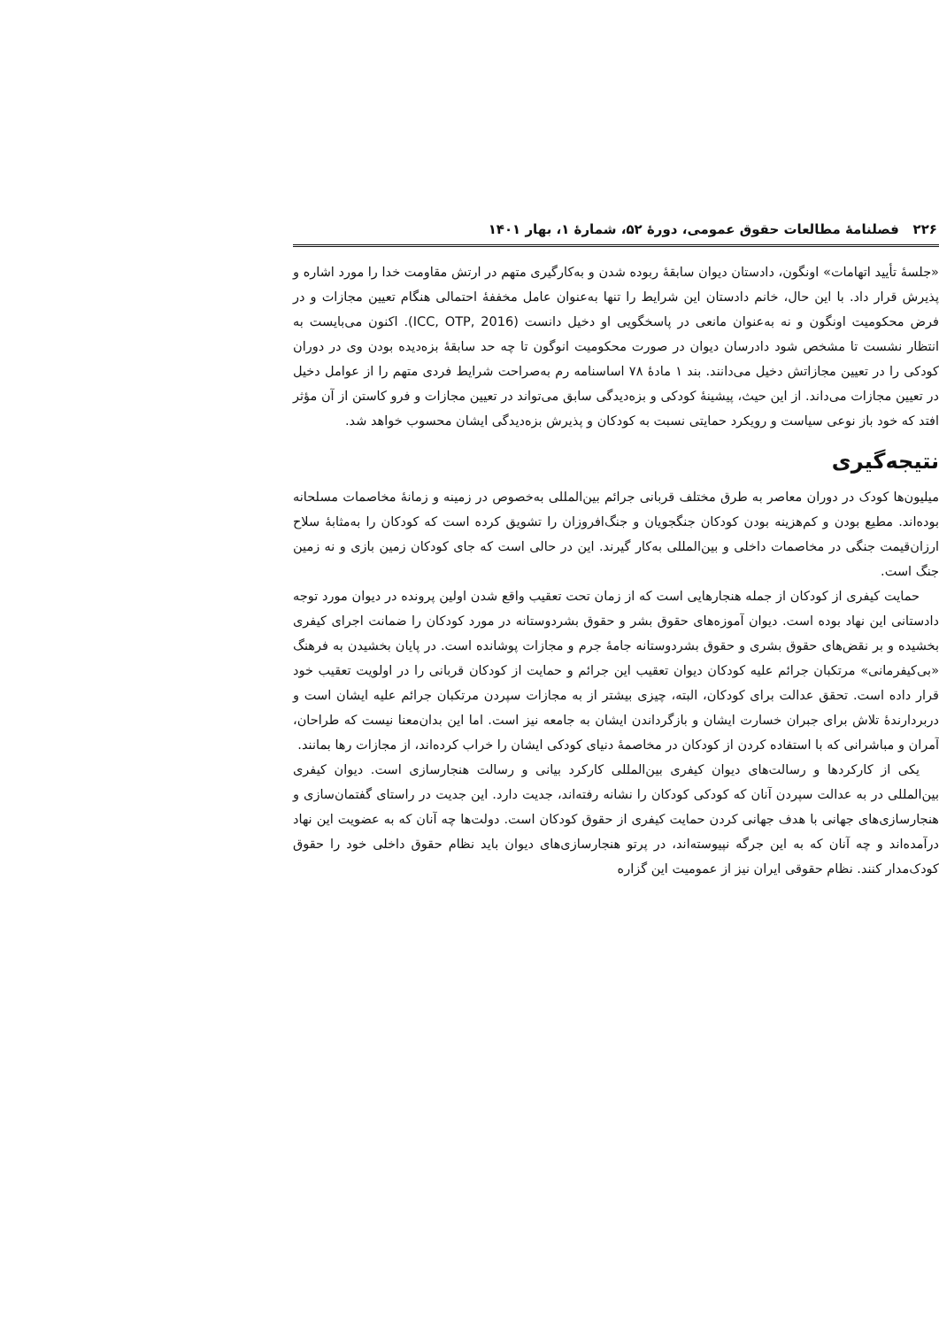۲۲۶ فصلنامهٔ مطالعات حقوق عمومی، دورهٔ ۵۲، شمارهٔ ۱، بهار ۱۴۰۱
«جلسهٔ تأیید اتهامات» اونگون، دادستان دیوان سابقهٔ ربوده شدن و به‌کارگیری متهم در ارتش مقاومت خدا را مورد اشاره و پذیرش قرار داد. با این حال، خانم دادستان این شرایط را تنها به‌عنوان عامل مخففهٔ احتمالی هنگام تعیین مجازات و در فرض محکومیت اونگون و نه به‌عنوان مانعی در پاسخگویی او دخیل دانست (ICC, OTP, 2016). اکنون می‌بایست به انتظار نشست تا مشخص شود دادرسان دیوان در صورت محکومیت انوگون تا چه حد سابقهٔ بزه‌دیده بودن وی در دوران کودکی را در تعیین مجازاتش دخیل می‌دانند. بند ۱ مادهٔ ۷۸ اساسنامه رم به‌صراحت شرایط فردی متهم را از عوامل دخیل در تعیین مجازات می‌داند. از این حیث، پیشینهٔ کودکی و بزه‌دیدگی سابق می‌تواند در تعیین مجازات و فرو کاستن از آن مؤثر افتد که خود باز نوعی سیاست و رویکرد حمایتی نسبت به کودکان و پذیرش بزه‌دیدگی ایشان محسوب خواهد شد.
نتیجه‌گیری
میلیون‌ها کودک در دوران معاصر به طرق مختلف قربانی جرائم بین‌المللی به‌خصوص در زمینه و زمانهٔ مخاصمات مسلحانه بوده‌اند. مطیع بودن و کم‌هزینه بودن کودکان جنگجویان و جنگ‌افروزان را تشویق کرده است که کودکان را به‌مثابهٔ سلاح ارزان‌قیمت جنگی در مخاصمات داخلی و بین‌المللی به‌کار گیرند. این در حالی است که جای کودکان زمین بازی و نه زمین جنگ است.
حمایت کیفری از کودکان از جمله هنجارهایی است که از زمان تحت تعقیب واقع شدن اولین پرونده در دیوان مورد توجه دادستانی این نهاد بوده است. دیوان آموزه‌های حقوق بشر و حقوق بشردوستانه در مورد کودکان را ضمانت اجرای کیفری بخشیده و بر نقض‌های حقوق بشری و حقوق بشردوستانه جامهٔ جرم و مجازات پوشانده است. در پایان بخشیدن به فرهنگ «بی‌کیفرمانی» مرتکبان جرائم علیه کودکان دیوان تعقیب این جرائم و حمایت از کودکان قربانی را در اولویت تعقیب خود قرار داده است. تحقق عدالت برای کودکان، البته، چیزی بیشتر از به مجازات سپردن مرتکبان جرائم علیه ایشان است و دربردارندهٔ تلاش برای جبران خسارت ایشان و بازگرداندن ایشان به جامعه نیز است. اما این بدان‌معنا نیست که طراحان، آمران و مباشرانی که با استفاده کردن از کودکان در مخاصمهٔ دنیای کودکی ایشان را خراب کرده‌اند، از مجازات رها بمانند.
یکی از کارکردها و رسالت‌های دیوان کیفری بین‌المللی کارکرد بیانی و رسالت هنجارسازی است. دیوان کیفری بین‌المللی در به عدالت سپردن آنان که کودکی کودکان را نشانه رفته‌اند، جدیت دارد. این جدیت در راستای گفتمان‌سازی و هنجارسازی‌های جهانی با هدف جهانی کردن حمایت کیفری از حقوق کودکان است. دولت‌ها چه آنان که به عضویت این نهاد درآمده‌اند و چه آنان که به این جرگه نپیوسته‌اند، در پرتو هنجارسازی‌های دیوان باید نظام حقوق داخلی خود را حقوق کودک‌مدار کنند. نظام حقوقی ایران نیز از عمومیت این گزاره